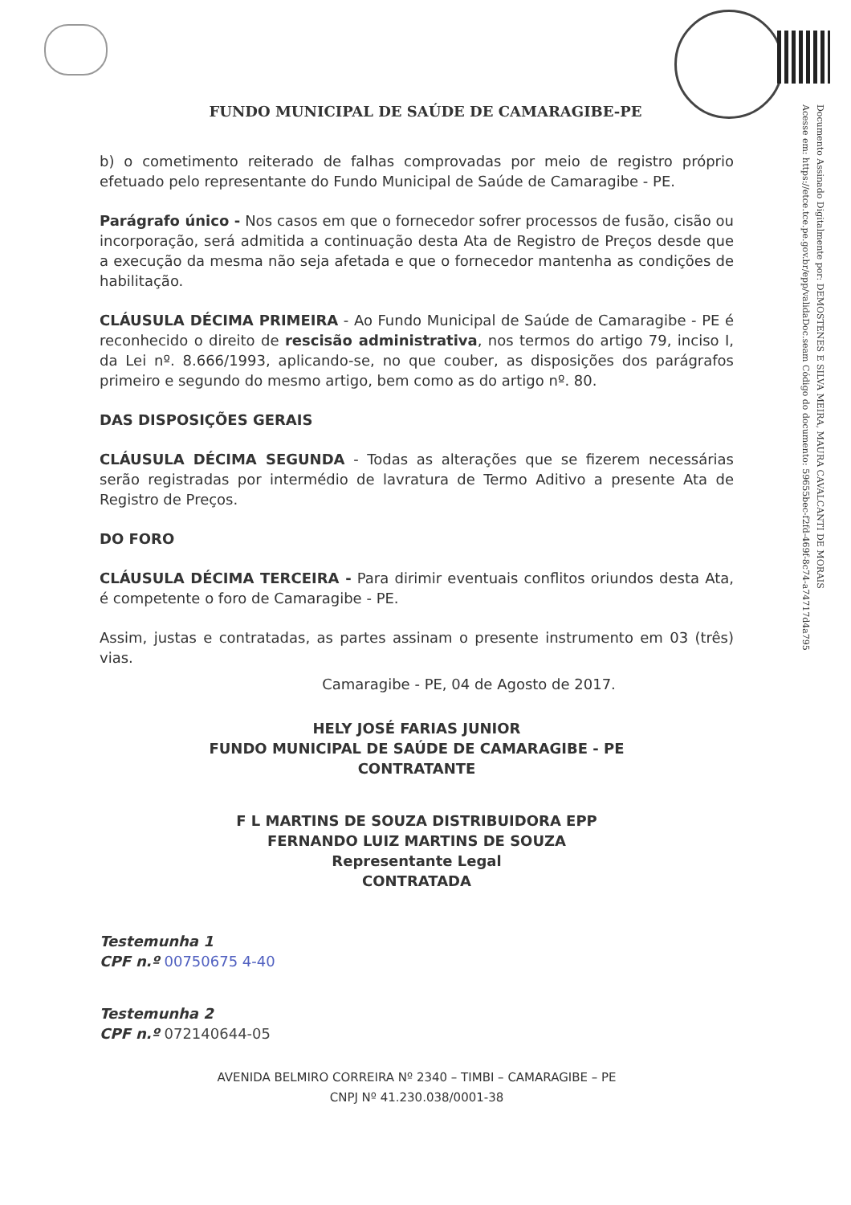Documento Assinado Digitalmente por: DEMOSTENES E SILVA MEIRA, MAURA CAVALCANTI DE MORAIS
Acesse em: https://etce.tce.pe.gov.br/epp/validaDoc.seam Código do documento: 59655bec-f2fd-469f-8c74-a74717d4a795
FUNDO MUNICIPAL DE SAÚDE DE CAMARAGIBE-PE
b) o cometimento reiterado de falhas comprovadas por meio de registro próprio efetuado pelo representante do Fundo Municipal de Saúde de Camaragibe - PE.
Parágrafo único - Nos casos em que o fornecedor sofrer processos de fusão, cisão ou incorporação, será admitida a continuação desta Ata de Registro de Preços desde que a execução da mesma não seja afetada e que o fornecedor mantenha as condições de habilitação.
CLÁUSULA DÉCIMA PRIMEIRA - Ao Fundo Municipal de Saúde de Camaragibe - PE é reconhecido o direito de rescisão administrativa, nos termos do artigo 79, inciso I, da Lei nº. 8.666/1993, aplicando-se, no que couber, as disposições dos parágrafos primeiro e segundo do mesmo artigo, bem como as do artigo nº. 80.
DAS DISPOSIÇÕES GERAIS
CLÁUSULA DÉCIMA SEGUNDA - Todas as alterações que se fizerem necessárias serão registradas por intermédio de lavratura de Termo Aditivo a presente Ata de Registro de Preços.
DO FORO
CLÁUSULA DÉCIMA TERCEIRA - Para dirimir eventuais conflitos oriundos desta Ata, é competente o foro de Camaragibe - PE.
Assim, justas e contratadas, as partes assinam o presente instrumento em 03 (três) vias.
Camaragibe - PE, 04 de Agosto de 2017.
HELY JOSÉ FARIAS JUNIOR
FUNDO MUNICIPAL DE SAÚDE DE CAMARAGIBE - PE
CONTRATANTE
F L MARTINS DE SOUZA DISTRIBUIDORA EPP
FERNANDO LUIZ MARTINS DE SOUZA
Representante Legal
CONTRATADA
Testemunha 1
CPF n.º 00750675 4-40
Testemunha 2
CPF n.º 072140644-05
AVENIDA BELMIRO CORREIRA Nº 2340 – TIMBI – CAMARAGIBE – PE
CNPJ Nº 41.230.038/0001-38